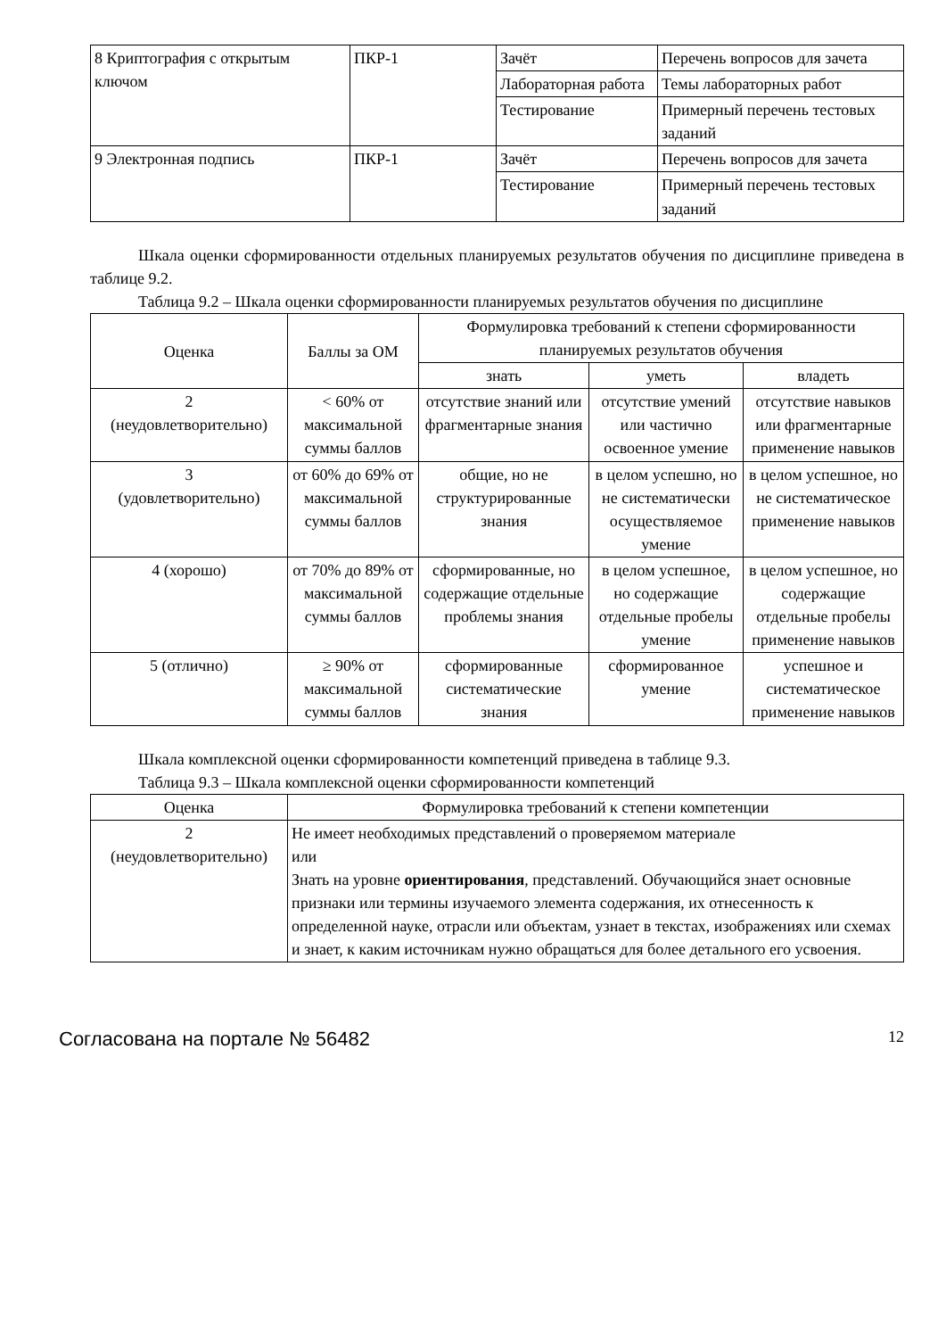| 8 Криптография с открытым ключом | ПКР-1 | Зачёт | Перечень вопросов для зачета |
| | | Лабораторная работа | Темы лабораторных работ |
| | | Тестирование | Примерный перечень тестовых заданий |
| 9 Электронная подпись | ПКР-1 | Зачёт | Перечень вопросов для зачета |
| | | Тестирование | Примерный перечень тестовых заданий |
Шкала оценки сформированности отдельных планируемых результатов обучения по дисциплине приведена в таблице 9.2.
Таблица 9.2 – Шкала оценки сформированности планируемых результатов обучения по дисциплине
| Оценка | Баллы за ОМ | Формулировка требований к степени сформированности планируемых результатов обучения | | |
| --- | --- | --- | --- | --- |
| | | знать | уметь | владеть |
| 2 (неудовлетворительно) | < 60% от максимальной суммы баллов | отсутствие знаний или фрагментарные знания | отсутствие умений или частично освоенное умение | отсутствие навыков или фрагментарные применение навыков |
| 3 (удовлетворительно) | от 60% до 69% от максимальной суммы баллов | общие, но не структурированные знания | в целом успешно, но не систематически осуществляемое умение | в целом успешное, но не систематическое применение навыков |
| 4 (хорошо) | от 70% до 89% от максимальной суммы баллов | сформированные, но содержащие отдельные проблемы знания | в целом успешное, но содержащие отдельные пробелы умение | в целом успешное, но содержащие отдельные пробелы применение навыков |
| 5 (отлично) | ≥ 90% от максимальной суммы баллов | сформированные систематические знания | сформированное умение | успешное и систематическое применение навыков |
Шкала комплексной оценки сформированности компетенций приведена в таблице 9.3.
Таблица 9.3 – Шкала комплексной оценки сформированности компетенций
| Оценка | Формулировка требований к степени компетенции |
| --- | --- |
| 2 (неудовлетворительно) | Не имеет необходимых представлений о проверяемом материале или Знать на уровне ориентирования , представлений. Обучающийся знает основные признаки или термины изучаемого элемента содержания, их отнесенность к определенной науке, отрасли или объектам, узнает в текстах, изображениях или схемах и знает, к каким источникам нужно обращаться для более детального его усвоения. |
Согласована на портале № 56482 12